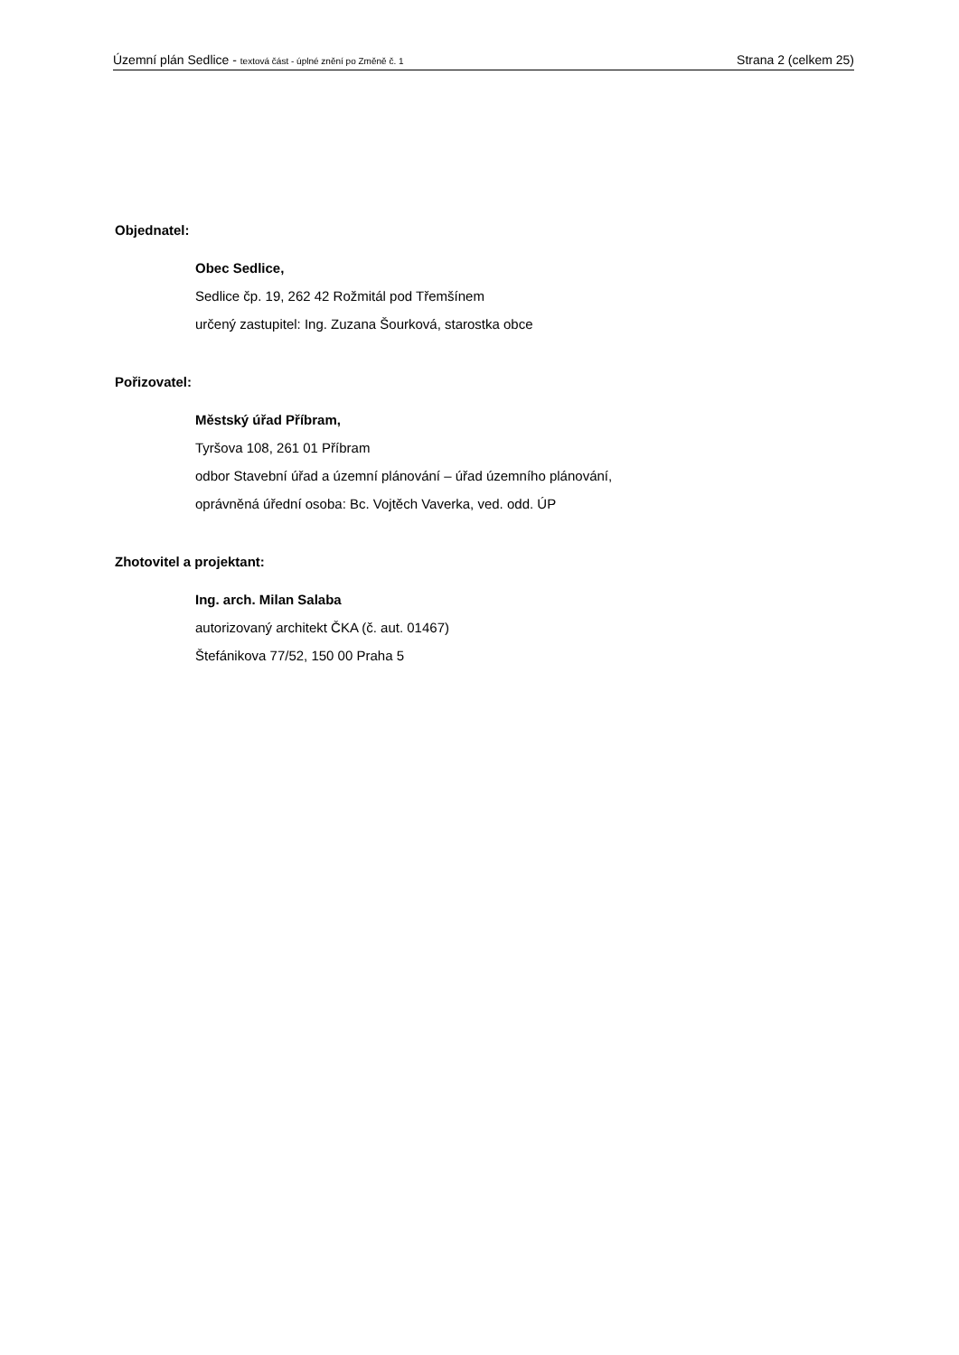Územní plán Sedlice - textová část - úplné znění po Změně č. 1 Strana 2 (celkem 25)
Objednatel:
Obec Sedlice,
Sedlice čp. 19, 262 42 Rožmitál pod Třemšínem
určený zastupitel: Ing. Zuzana Šourková, starostka obce
Pořizovatel:
Městský úřad Příbram,
Tyršova 108, 261 01 Příbram
odbor Stavební úřad a územní plánování – úřad územního plánování,
oprávněná úřední osoba: Bc. Vojtěch Vaverka, ved. odd. ÚP
Zhotovitel a projektant:
Ing. arch. Milan Salaba
autorizovaný architekt ČKA (č. aut. 01467)
Štefánikova 77/52, 150 00 Praha 5